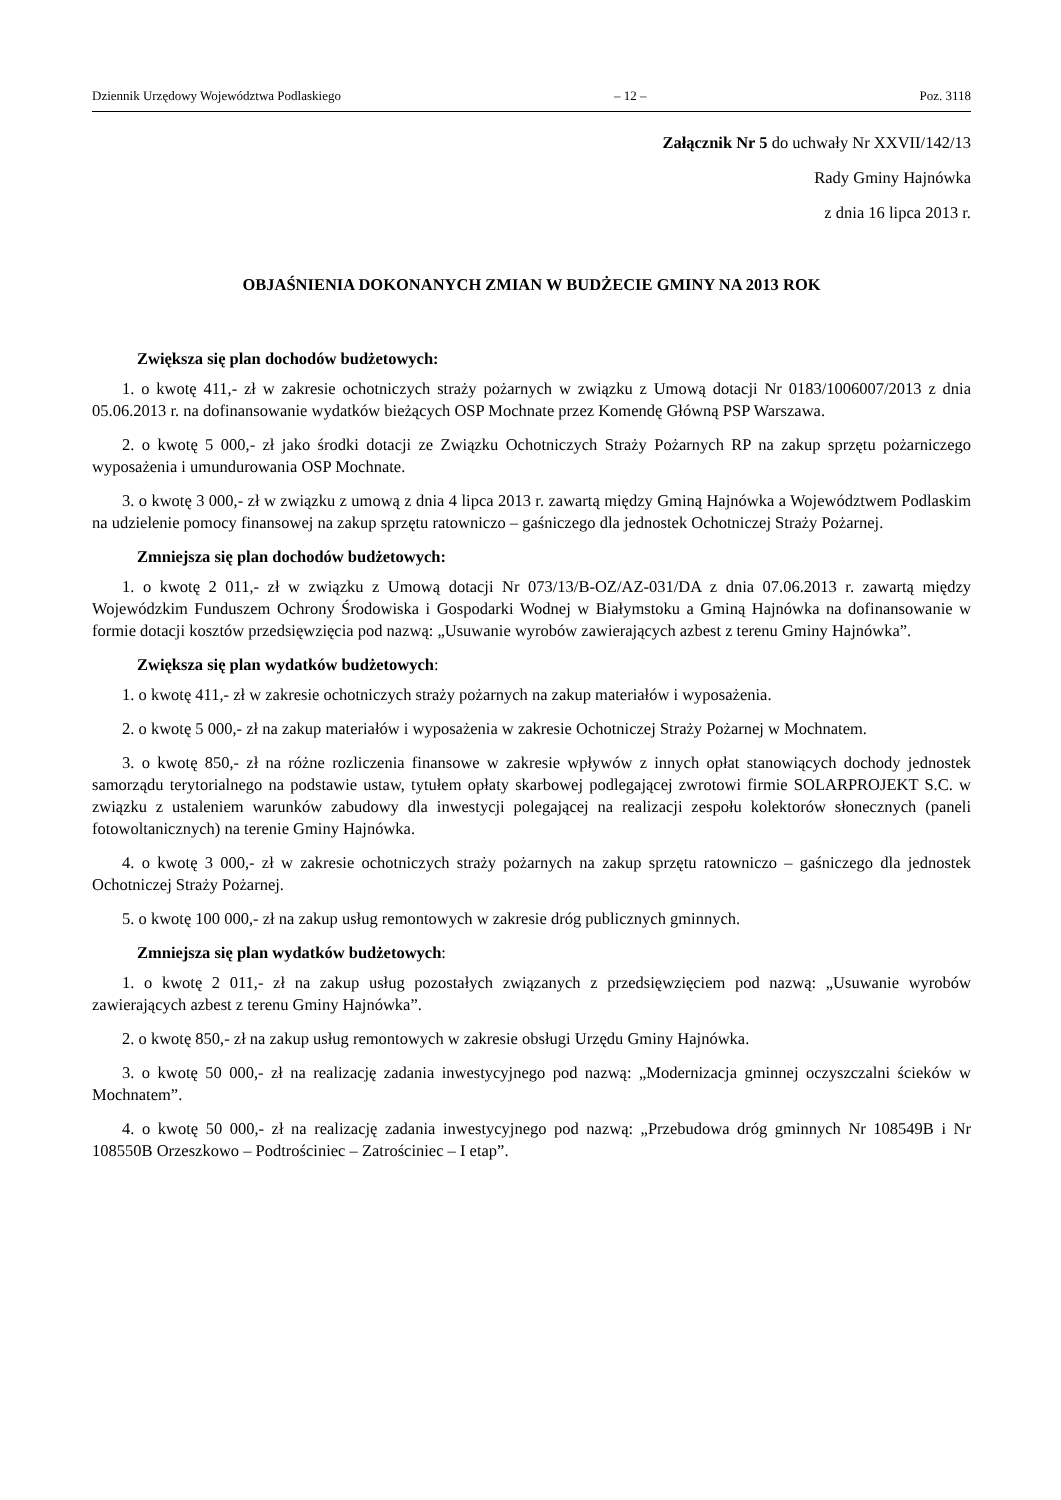Dziennik Urzędowy Województwa Podlaskiego – 12 – Poz. 3118
Załącznik Nr 5 do uchwały Nr XXVII/142/13
Rady Gminy Hajnówka
z dnia 16 lipca 2013 r.
OBJAŚNIENIA DOKONANYCH ZMIAN W BUDŻECIE GMINY NA 2013 ROK
Zwiększa się plan dochodów budżetowych:
1. o kwotę 411,- zł w zakresie ochotniczych straży pożarnych w związku z Umową dotacji Nr 0183/1006007/2013 z dnia 05.06.2013 r. na dofinansowanie wydatków bieżących OSP Mochnate przez Komendę Główną PSP Warszawa.
2. o kwotę 5 000,- zł jako środki dotacji ze Związku Ochotniczych Straży Pożarnych RP na zakup sprzętu pożarniczego wyposażenia i umundurowania OSP Mochnate.
3. o kwotę 3 000,- zł w związku z umową z dnia 4 lipca 2013 r. zawartą między Gminą Hajnówka a Województwem Podlaskim na udzielenie pomocy finansowej na zakup sprzętu ratowniczo – gaśniczego dla jednostek Ochotniczej Straży Pożarnej.
Zmniejsza się plan dochodów budżetowych:
1. o kwotę 2 011,- zł w związku z Umową dotacji Nr 073/13/B-OZ/AZ-031/DA z dnia 07.06.2013 r. zawartą między Wojewódzkim Funduszem Ochrony Środowiska i Gospodarki Wodnej w Białymstoku a Gminą Hajnówka na dofinansowanie w formie dotacji kosztów przedsięwzięcia pod nazwą: „Usuwanie wyrobów zawierających azbest z terenu Gminy Hajnówka”.
Zwiększa się plan wydatków budżetowych:
1. o kwotę 411,- zł w zakresie ochotniczych straży pożarnych na zakup materiałów i wyposażenia.
2. o kwotę 5 000,- zł na zakup materiałów i wyposażenia w zakresie Ochotniczej Straży Pożarnej w Mochnatem.
3. o kwotę 850,- zł na różne rozliczenia finansowe w zakresie wpływów z innych opłat stanowiących dochody jednostek samorządu terytorialnego na podstawie ustaw, tytułem opłaty skarbowej podlegającej zwrotowi firmie SOLARPROJEKT S.C. w związku z ustaleniem warunków zabudowy dla inwestycji polegającej na realizacji zespołu kolektorów słonecznych (paneli fotowoltanicznych) na terenie Gminy Hajnówka.
4. o kwotę 3 000,- zł w zakresie ochotniczych straży pożarnych na zakup sprzętu ratowniczo – gaśniczego dla jednostek Ochotniczej Straży Pożarnej.
5. o kwotę 100 000,- zł na zakup usług remontowych w zakresie dróg publicznych gminnych.
Zmniejsza się plan wydatków budżetowych:
1. o kwotę 2 011,- zł na zakup usług pozostałych związanych z przedsięwzięciem pod nazwą: „Usuwanie wyrobów zawierających azbest z terenu Gminy Hajnówka”.
2. o kwotę 850,- zł na zakup usług remontowych w zakresie obsługi Urzędu Gminy Hajnówka.
3. o kwotę 50 000,- zł na realizację zadania inwestycyjnego pod nazwą: „Modernizacja gminnej oczyszczalni ścieków w Mochnatem”.
4. o kwotę 50 000,- zł na realizację zadania inwestycyjnego pod nazwą: „Przebudowa dróg gminnych Nr 108549B i Nr 108550B Orzeszkowo – Podtrościniec – Zatrościniec – I etap”.